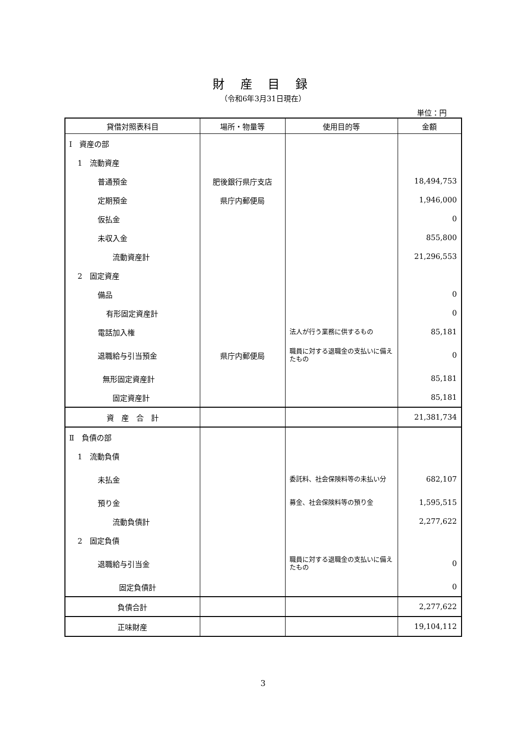財 産 目 録
（令和6年3月31日現在）
単位：円
| 貸借対照表科目 | 場所・物量等 | 使用目的等 | 金額 |
| --- | --- | --- | --- |
| Ⅰ 資産の部 | | | |
| 1 流動資産 | | | |
| 普通預金 | 肥後銀行県庁支店 | | 18,494,753 |
| 定期預金 | 県庁内郵便局 | | 1,946,000 |
| 仮払金 | | | 0 |
| 未収入金 | | | 855,800 |
| 流動資産計 | | | 21,296,553 |
| 2 固定資産 | | | |
| 備品 | | | 0 |
| 有形固定資産計 | | | 0 |
| 電話加入権 | | 法人が行う業務に供するもの | 85,181 |
| 退職給与引当預金 | 県庁内郵便局 | 職員に対する退職金の支払いに備えたもの | 0 |
| 無形固定資産計 | | | 85,181 |
| 固定資産計 | | | 85,181 |
| 資 産 合 計 | | | 21,381,734 |
| Ⅱ 負債の部 | | | |
| 1 流動負債 | | | |
| 未払金 | | 委託料、社会保険料等の未払い分 | 682,107 |
| 預り金 | | 募金、社会保険料等の預り金 | 1,595,515 |
| 流動負債計 | | | 2,277,622 |
| 2 固定負債 | | | |
| 退職給与引当金 | | 職員に対する退職金の支払いに備えたもの | 0 |
| 固定負債計 | | | 0 |
| 負債合計 | | | 2,277,622 |
| 正味財産 | | | 19,104,112 |
3